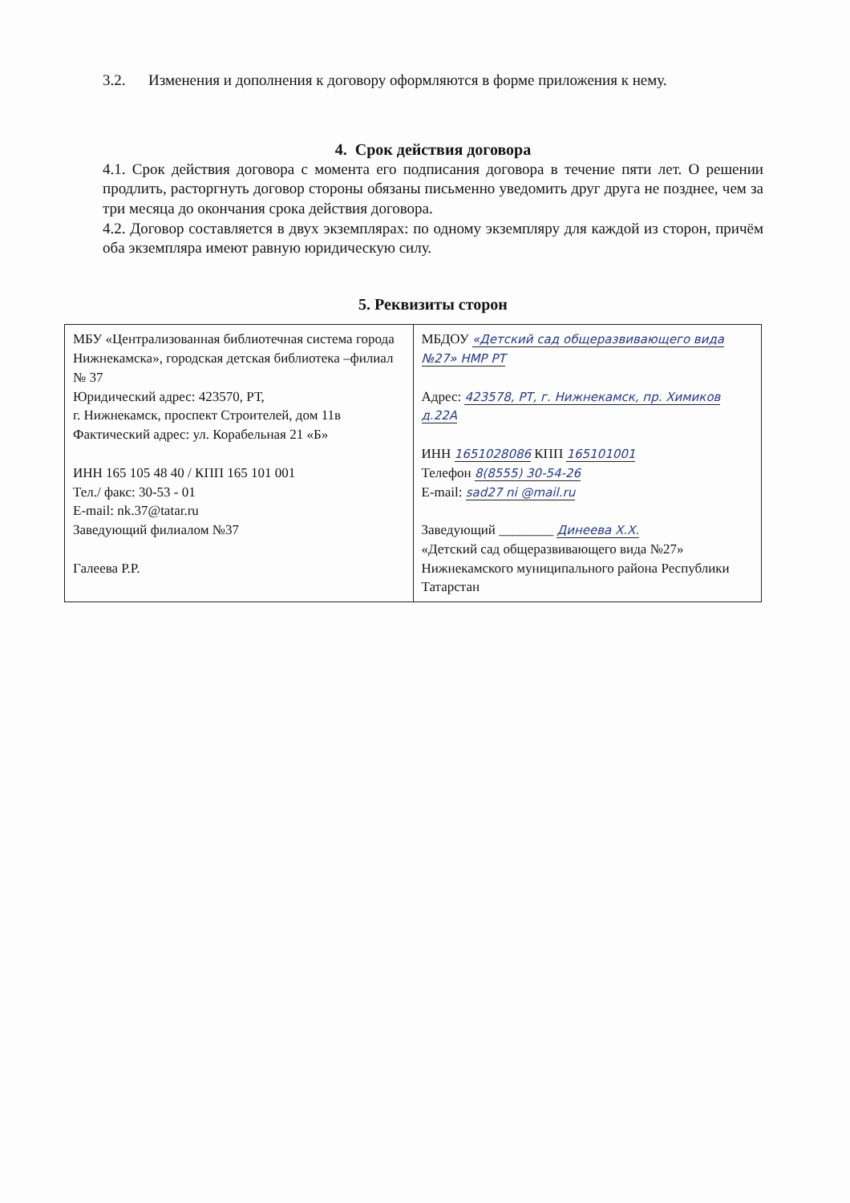3.2. Изменения и дополнения к договору оформляются в форме приложения к нему.
4. Срок действия договора
4.1. Срок действия договора с момента его подписания договора в течение пяти лет. О решении продлить, расторгнуть договор стороны обязаны письменно уведомить друг друга не позднее, чем за три месяца до окончания срока действия договора.
4.2. Договор составляется в двух экземплярах: по одному экземпляру для каждой из сторон, причём оба экземпляра имеют равную юридическую силу.
5. Реквизиты сторон
| МБУ «Централизованная библиотечная система города Нижнекамска», городская детская библиотека –филиал № 37 Юридический адрес: 423570, РТ, г. Нижнекамск, проспект Строителей, дом 11в Фактический адрес: ул. Корабельная 21 «Б» ИНН 165 105 48 40 / КПП 165 101 001 Тел./ факс: 30-53 - 01 E-mail: nk.37@tatar.ru Заведующий филиалом №37 Галеева Р.Р. | МБДОУ «Детский сад общеразвивающего вида №27» НМР РТ Адрес: 423578, РТ, г. Нижнекамск, пр. Химиков д.22А ИНН 1651028086 КПП 165101001 Телефон 8(8555) 30-54-26 E-mail: sad27 ni @mail.ru Заведующий ________ Динеева Х.Х. «Детский сад общеразвивающего вида №27» Нижнекамского муниципального района Республики Татарстан |